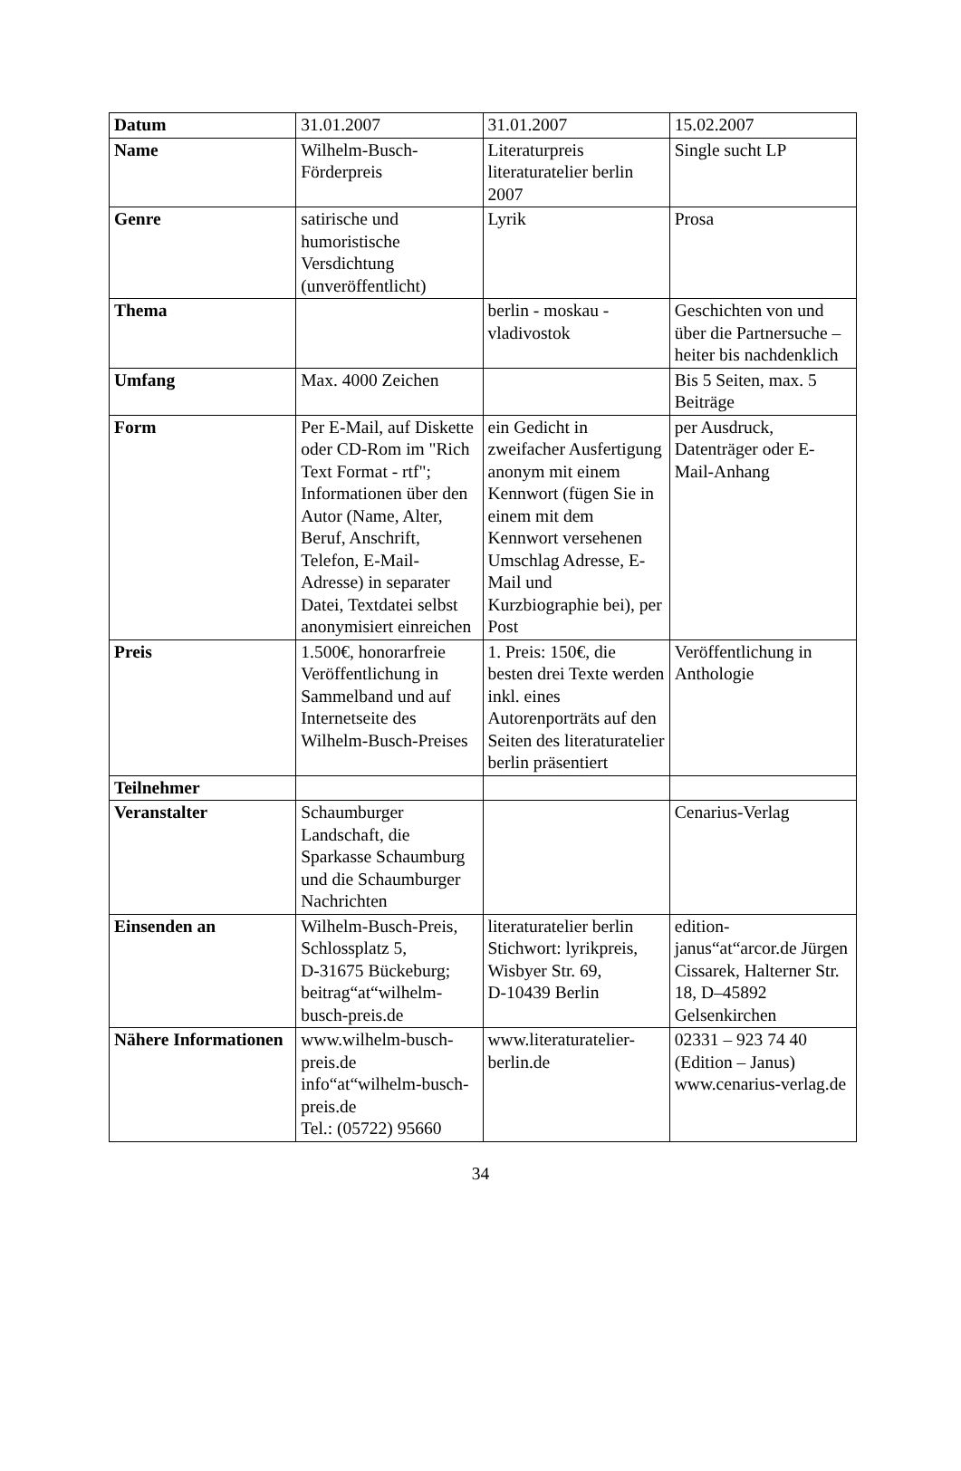| Datum | 31.01.2007 | 31.01.2007 | 15.02.2007 |
| Name | Wilhelm-Busch- Förderpreis | Literaturpreis literaturatelier berlin 2007 | Single sucht LP |
| Genre | satirische und humoristische Versdichtung (unveröffentlicht) | Lyrik | Prosa |
| Thema | | berlin - moskau - vladivostok | Geschichten von und über die Partnersuche – heiter bis nachdenklich |
| Umfang | Max. 4000 Zeichen | | Bis 5 Seiten, max. 5 Beiträge |
| Form | Per E-Mail, auf Diskette oder CD-Rom im "Rich Text Format - rtf"; Informationen über den Autor (Name, Alter, Beruf, Anschrift, Telefon, E-Mail-Adresse) in separater Datei, Textdatei selbst anonymisiert einreichen | ein Gedicht in zweifacher Ausfertigung anonym mit einem Kennwort (fügen Sie in einem mit dem Kennwort versehenen Umschlag Adresse, E-Mail und Kurzbiographie bei), per Post | per Ausdruck, Datenträger oder E-Mail-Anhang |
| Preis | 1.500€, honorarfreie Veröffentlichung in Sammelband und auf Internetseite des Wilhelm-Busch-Preises | 1. Preis: 150€, die besten drei Texte werden inkl. eines Autorenporträts auf den Seiten des literaturatelier berlin präsentiert | Veröffentlichung in Anthologie |
| Teilnehmer | | | |
| Veranstalter | Schaumburger Landschaft, die Sparkasse Schaumburg und die Schaumburger Nachrichten | | Cenarius-Verlag |
| Einsenden an | Wilhelm-Busch-Preis, Schlossplatz 5, D-31675 Bückeburg; beitrag“at“wilhelm-busch-preis.de | literaturatelier berlin Stichwort: lyrikpreis, Wisbyer Str. 69, D-10439 Berlin | edition-janus“at“arcor.de Jürgen Cissarek, Halterner Str. 18, D–45892 Gelsenkirchen |
| Nähere Informationen | www.wilhelm-busch-preis.de info“at“wilhelm-busch-preis.de Tel.: (05722) 95660 | www.literaturatelier-berlin.de | 02331 – 923 74 40 (Edition – Janus) www.cenarius-verlag.de |
34